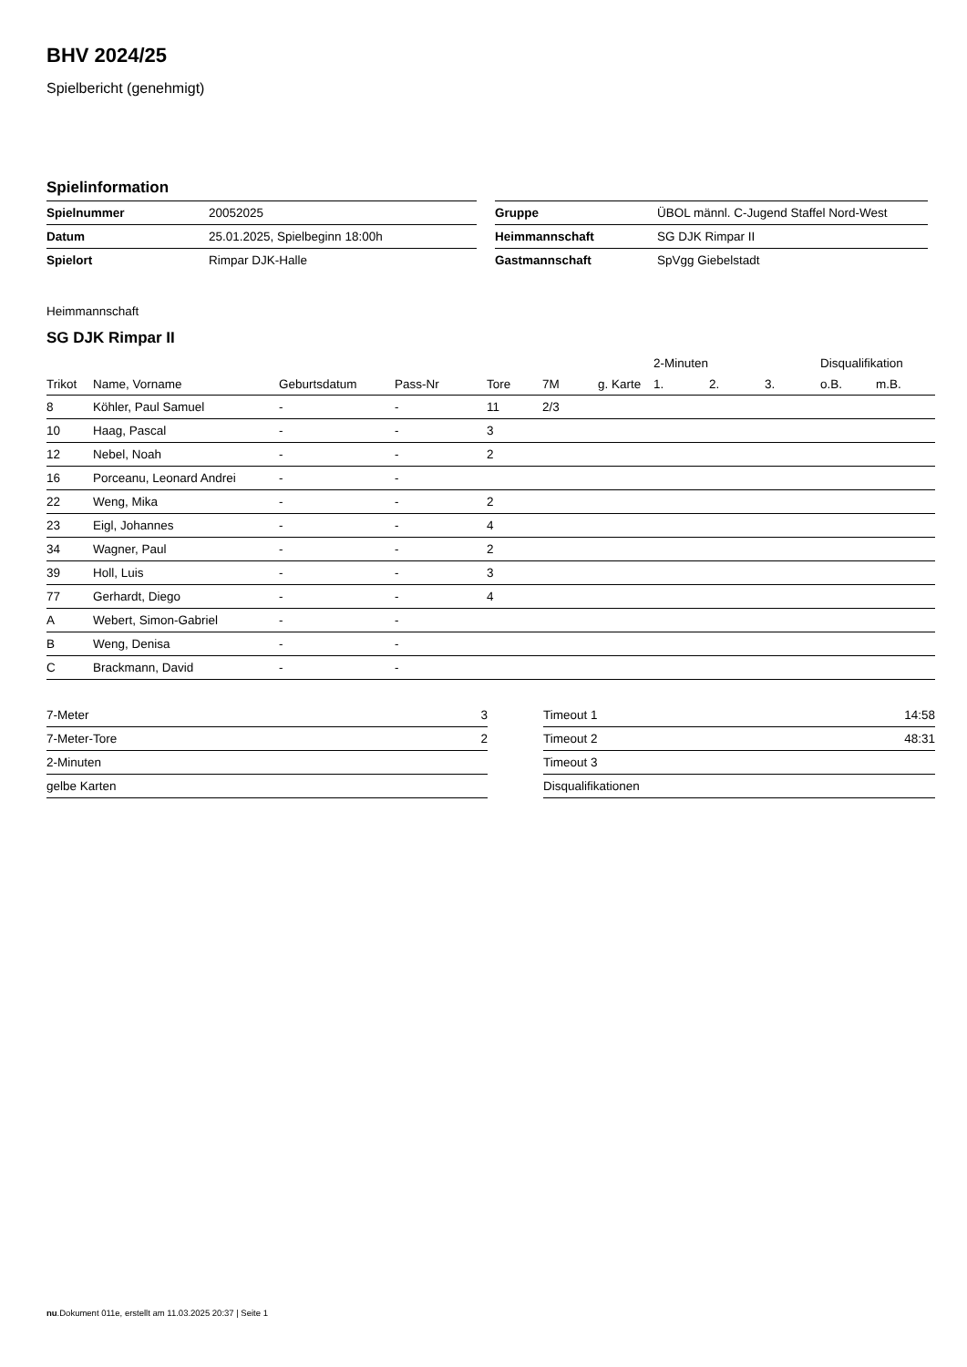BHV 2024/25
Spielbericht (genehmigt)
Spielinformation
| Spielnummer | 20052025 |
| Datum | 25.01.2025, Spielbeginn 18:00h |
| Spielort | Rimpar DJK-Halle |
| Gruppe | ÜBOL männl. C-Jugend Staffel Nord-West |
| Heimmannschaft | SG DJK Rimpar II |
| Gastmannschaft | SpVgg Giebelstadt |
Heimmannschaft
SG DJK Rimpar II
| | | | | | | | 2-Minuten | | | Disqualifikation | |
| --- | --- | --- | --- | --- | --- | --- | --- | --- | --- | --- | --- |
| Trikot | Name, Vorname | Geburtsdatum | Pass-Nr | Tore | 7M | g. Karte | 1. | 2. | 3. | o.B. | m.B. |
| 8 | Köhler, Paul Samuel | - | - | 11 | 2/3 | | | | | | |
| 10 | Haag, Pascal | - | - | 3 | | | | | | | |
| 12 | Nebel, Noah | - | - | 2 | | | | | | | |
| 16 | Porceanu, Leonard Andrei | - | - | | | | | | | | |
| 22 | Weng, Mika | - | - | 2 | | | | | | | |
| 23 | Eigl, Johannes | - | - | 4 | | | | | | | |
| 34 | Wagner, Paul | - | - | 2 | | | | | | | |
| 39 | Holl, Luis | - | - | 3 | | | | | | | |
| 77 | Gerhardt, Diego | - | - | 4 | | | | | | | |
| A | Webert, Simon-Gabriel | - | - | | | | | | | | |
| B | Weng, Denisa | - | - | | | | | | | | |
| C | Brackmann, David | - | - | | | | | | | | |
| 7-Meter | 3 |
| 7-Meter-Tore | 2 |
| 2-Minuten | |
| gelbe Karten | |
| Timeout 1 | 14:58 |
| Timeout 2 | 48:31 |
| Timeout 3 | |
| Disqualifikationen | |
nu.Dokument 011e, erstellt am 11.03.2025 20:37 | Seite 1